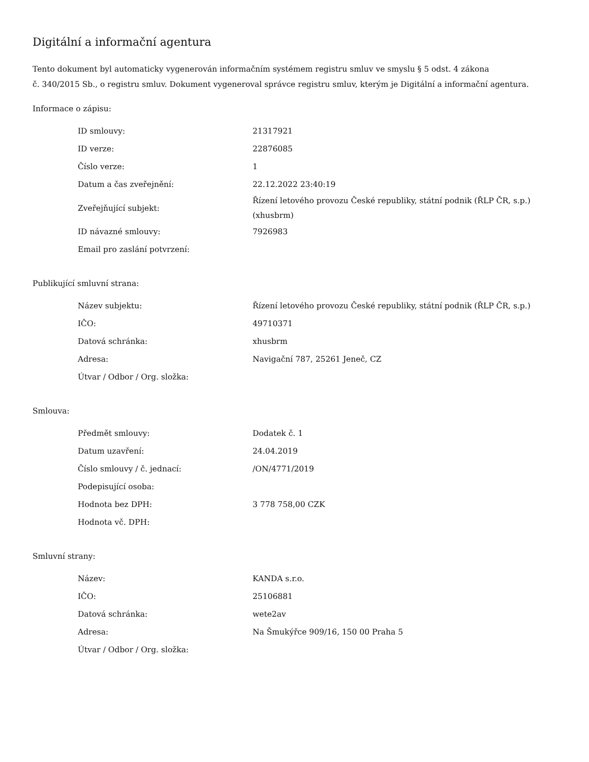Digitální a informační agentura
Tento dokument byl automaticky vygenerován informačním systémem registru smluv ve smyslu § 5 odst. 4 zákona
č. 340/2015 Sb., o registru smluv. Dokument vygeneroval správce registru smluv, kterým je Digitální a informační agentura.
Informace o zápisu:
| ID smlouvy: | 21317921 |
| ID verze: | 22876085 |
| Číslo verze: | 1 |
| Datum a čas zveřejnění: | 22.12.2022 23:40:19 |
| Zveřejňující subjekt: | Řízení letového provozu České republiky, státní podnik (ŘLP ČR, s.p.) (xhusbrm) |
| ID návazné smlouvy: | 7926983 |
| Email pro zaslání potvrzení: | |
Publikující smluvní strana:
| Název subjektu: | Řízení letového provozu České republiky, státní podnik (ŘLP ČR, s.p.) |
| IČO: | 49710371 |
| Datová schránka: | xhusbrm |
| Adresa: | Navigační 787, 25261 Jeneč, CZ |
| Útvar / Odbor / Org. složka: | |
Smlouva:
| Předmět smlouvy: | Dodatek č. 1 |
| Datum uzavření: | 24.04.2019 |
| Číslo smlouvy / č. jednací: | /ON/4771/2019 |
| Podepisující osoba: | |
| Hodnota bez DPH: | 3 778 758,00 CZK |
| Hodnota vč. DPH: | |
Smluvní strany:
| Název: | KANDA s.r.o. |
| IČO: | 25106881 |
| Datová schránka: | wete2av |
| Adresa: | Na Šmukýřce 909/16, 150 00 Praha 5 |
| Útvar / Odbor / Org. složka: | |